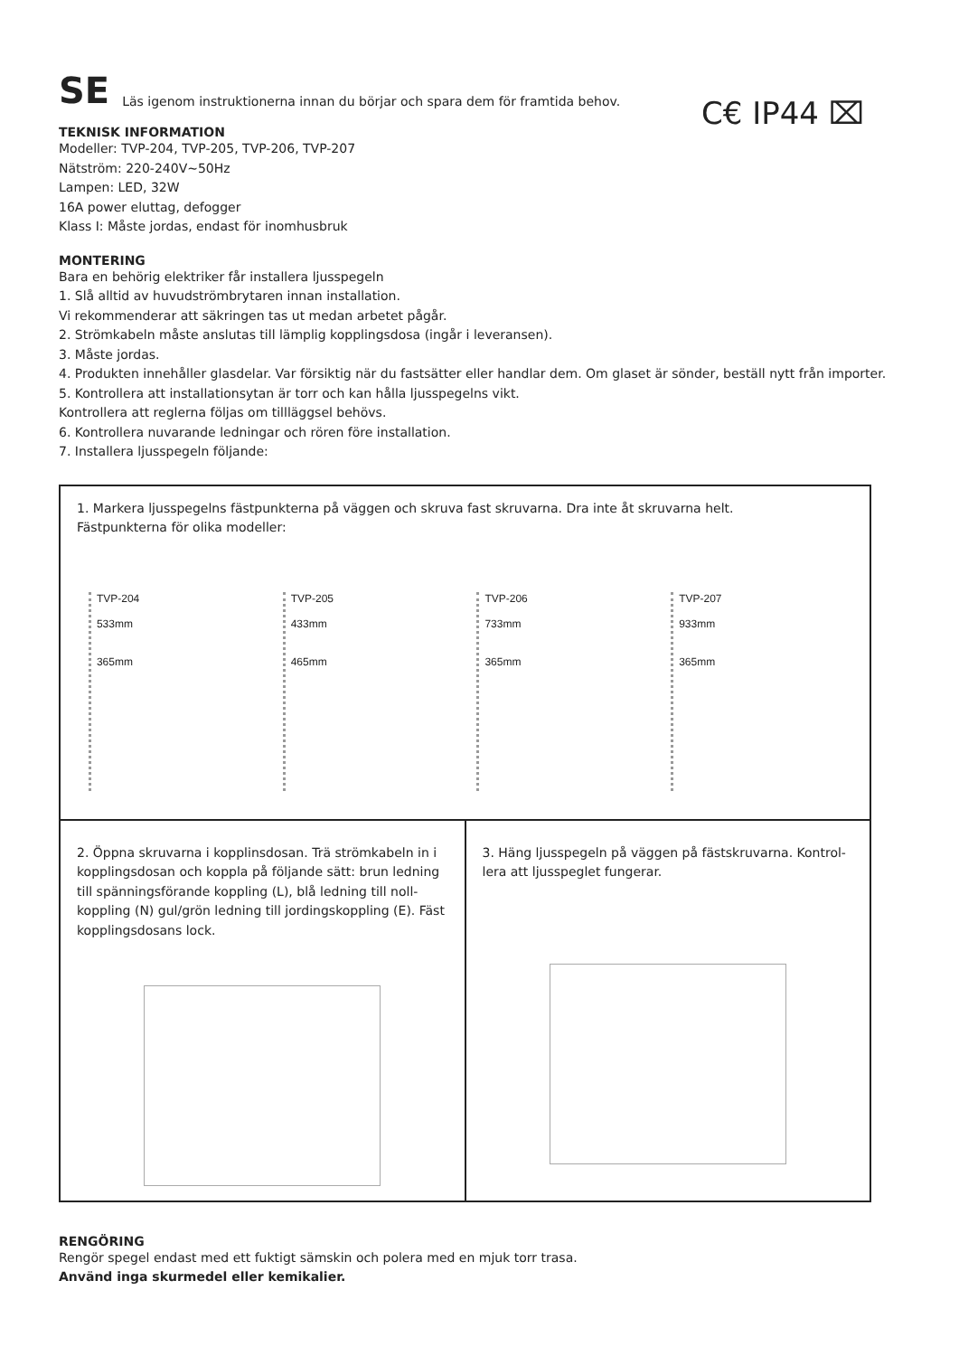SE Läs igenom instruktionerna innan du börjar och spara dem för framtida behov.
C€ IP44 ⌧
TEKNISK INFORMATION
Modeller: TVP-204, TVP-205, TVP-206, TVP-207
Nätström: 220-240V~50Hz
Lampen: LED, 32W
16A power eluttag, defogger
Klass I: Måste jordas, endast för inomhusbruk
MONTERING
Bara en behörig elektriker får installera ljusspegeln
1. Slå alltid av huvudströmbrytaren innan installation.
Vi rekommenderar att säkringen tas ut medan arbetet pågår.
2. Strömkabeln måste anslutas till lämplig kopplingsdosa (ingår i leveransen).
3. Måste jordas.
4. Produkten innehåller glasdelar. Var försiktig när du fastsätter eller handlar dem. Om glaset är sönder, beställ nytt från importer.
5. Kontrollera att installationsytan är torr och kan hålla ljusspegelns vikt.
Kontrollera att reglerna följas om tillläggsel behövs.
6. Kontrollera nuvarande ledningar och rören före installation.
7. Installera ljusspegeln följande:
1. Markera ljusspegelns fästpunkterna på väggen och skruva fast skruvarna. Dra inte åt skruvarna helt.
Fästpunkterna för olika modeller:
TVP-204
533mm
365mm
TVP-205
433mm
465mm
TVP-206
733mm
365mm
TVP-207
933mm
365mm
2. Öppna skruvarna i kopplinsdosan. Trä strömkabeln in i kopplingsdosan och koppla på följande sätt: brun ledning till spänningsförande koppling (L), blå ledning till noll-koppling (N) gul/grön ledning till jordingskoppling (E). Fäst kopplingsdosans lock.
3. Häng ljusspegeln på väggen på fästskruvarna. Kontrol-lera att ljusspeglet fungerar.
RENGÖRING
Rengör spegel endast med ett fuktigt sämskin och polera med en mjuk torr trasa.
Använd inga skurmedel eller kemikalier.